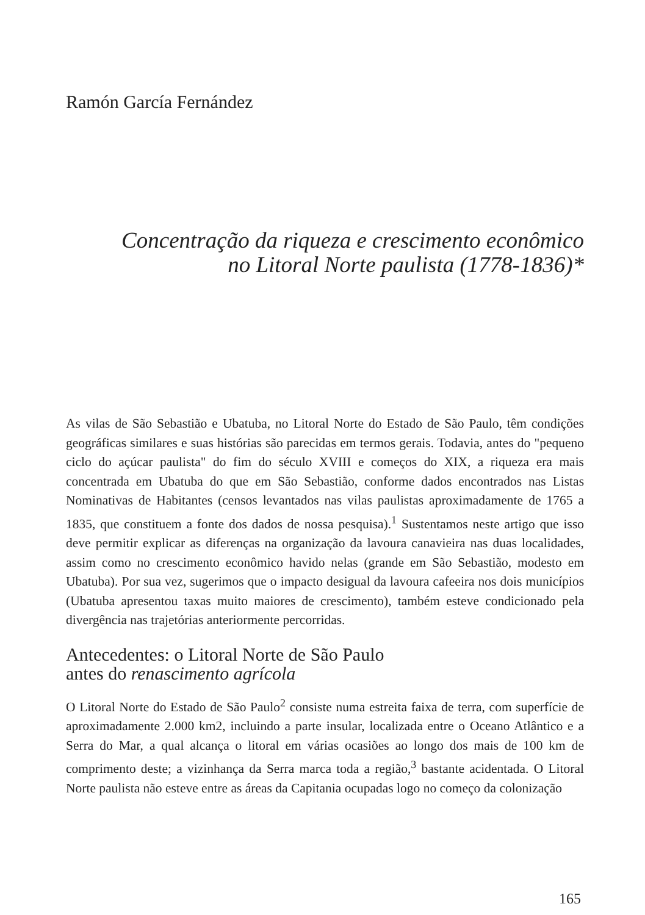Ramón García Fernández
Concentração da riqueza e crescimento econômico
no Litoral Norte paulista (1778-1836)*
As vilas de São Sebastião e Ubatuba, no Litoral Norte do Estado de São Paulo, têm condições geográficas similares e suas histórias são parecidas em termos gerais. Todavia, antes do "pequeno ciclo do açúcar paulista" do fim do século XVIII e começos do XIX, a riqueza era mais concentrada em Ubatuba do que em São Sebastião, conforme dados encontrados nas Listas Nominativas de Habitantes (censos levantados nas vilas paulistas aproximadamente de 1765 a 1835, que constituem a fonte dos dados de nossa pesquisa).<sup>1</sup> Sustentamos neste artigo que isso deve permitir explicar as diferenças na organização da lavoura canavieira nas duas localidades, assim como no crescimento econômico havido nelas (grande em São Sebastião, modesto em Ubatuba). Por sua vez, sugerimos que o impacto desigual da lavoura cafeeira nos dois municípios (Ubatuba apresentou taxas muito maiores de crescimento), também esteve condicionado pela divergência nas trajetórias anteriormente percorridas.
Antecedentes: o Litoral Norte de São Paulo
antes do renascimento agrícola
O Litoral Norte do Estado de São Paulo<sup>2</sup> consiste numa estreita faixa de terra, com superfície de aproximadamente 2.000 km2, incluindo a parte insular, localizada entre o Oceano Atlântico e a Serra do Mar, a qual alcança o litoral em várias ocasiões ao longo dos mais de 100 km de comprimento deste; a vizinhança da Serra marca toda a região,<sup>3</sup> bastante acidentada. O Litoral Norte paulista não esteve entre as áreas da Capitania ocupadas logo no começo da colonização
165